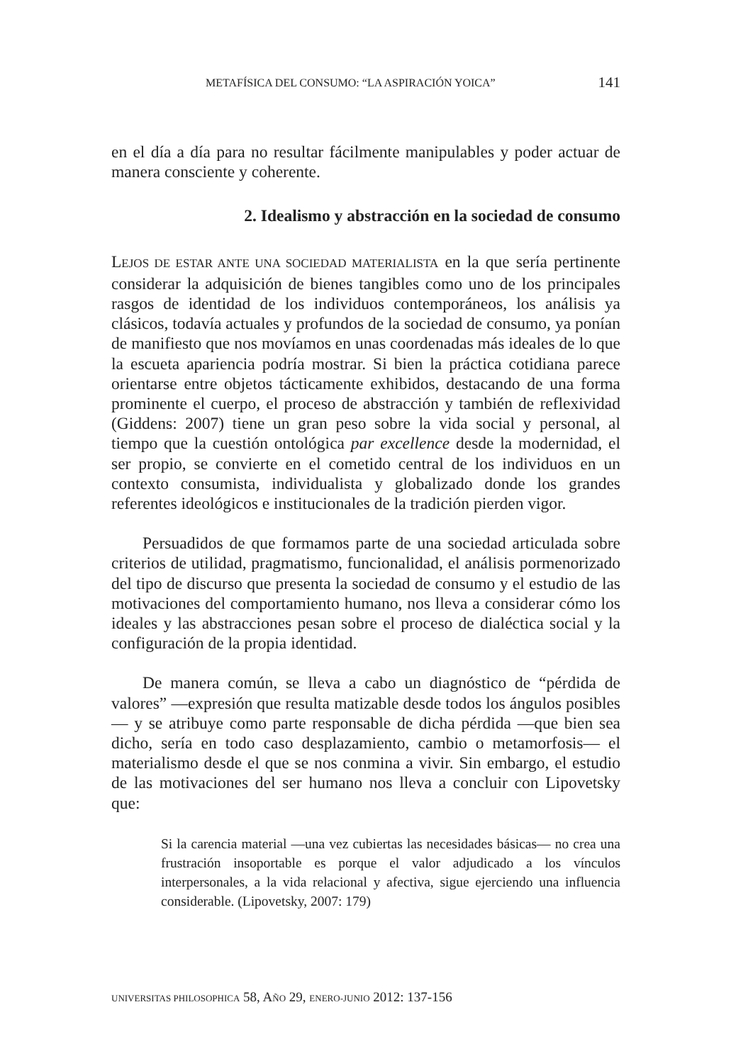METAFÍSICA DEL CONSUMO: “LA ASPIRACIÓN YOICA” 141
en el día a día para no resultar fácilmente manipulables y poder actuar de manera consciente y coherente.
2. Idealismo y abstracción en la sociedad de consumo
LEJOS DE ESTAR ANTE UNA SOCIEDAD MATERIALISTA en la que sería pertinente considerar la adquisición de bienes tangibles como uno de los principales rasgos de identidad de los individuos contemporáneos, los análisis ya clásicos, todavía actuales y profundos de la sociedad de consumo, ya ponían de manifiesto que nos movíamos en unas coordenadas más ideales de lo que la escueta apariencia podría mostrar. Si bien la práctica cotidiana parece orientarse entre objetos tácticamente exhibidos, destacando de una forma prominente el cuerpo, el proceso de abstracción y también de reflexividad (Giddens: 2007) tiene un gran peso sobre la vida social y personal, al tiempo que la cuestión ontológica par excellence desde la modernidad, el ser propio, se convierte en el cometido central de los individuos en un contexto consumista, individualista y globalizado donde los grandes referentes ideológicos e institucionales de la tradición pierden vigor.
Persuadidos de que formamos parte de una sociedad articulada sobre criterios de utilidad, pragmatismo, funcionalidad, el análisis pormenorizado del tipo de discurso que presenta la sociedad de consumo y el estudio de las motivaciones del comportamiento humano, nos lleva a considerar cómo los ideales y las abstracciones pesan sobre el proceso de dialéctica social y la configuración de la propia identidad.
De manera común, se lleva a cabo un diagnóstico de “pérdida de valores” —expresión que resulta matizable desde todos los ángulos posibles— y se atribuye como parte responsable de dicha pérdida —que bien sea dicho, sería en todo caso desplazamiento, cambio o metamorfosis— el materialismo desde el que se nos conmina a vivir. Sin embargo, el estudio de las motivaciones del ser humano nos lleva a concluir con Lipovetsky que:
Si la carencia material —una vez cubiertas las necesidades básicas— no crea una frustración insoportable es porque el valor adjudicado a los vínculos interpersonales, a la vida relacional y afectiva, sigue ejerciendo una influencia considerable. (Lipovetsky, 2007: 179)
UNIVERSITAS PHILOSOPHICA 58, AÑO 29, ENERO-JUNIO 2012: 137-156